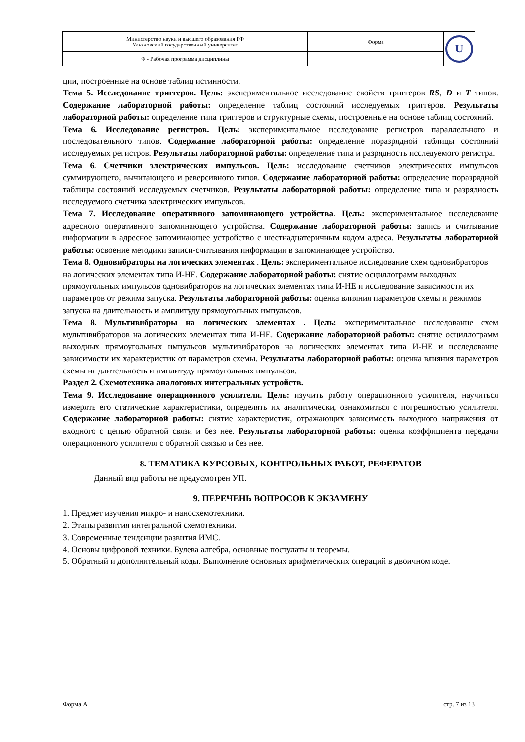| Министерство науки и высшего образования РФ Ульяновский государственный университет | Форма | U |
| Ф - Рабочая программа дисциплины | | |
ции, построенные на основе таблиц истинности.
Тема 5. Исследование триггеров. Цель: экспериментальное исследование свойств триггеров RS, D и T типов. Содержание лабораторной работы: определение таблиц состояний исследуемых триггеров. Результаты лабораторной работы: определение типа триггеров и структурные схемы, построенные на основе таблиц состояний.
Тема 6. Исследование регистров. Цель: экспериментальное исследование регистров параллельного и последовательного типов. Содержание лабораторной работы: определение поразрядной таблицы состояний исследуемых регистров. Результаты лабораторной работы: определение типа и разрядность исследуемого регистра.
Тема 6. Счетчики электрических импульсов. Цель: исследование счетчиков электрических импульсов суммирующего, вычитающего и реверсивного типов. Содержание лабораторной работы: определение поразрядной таблицы состояний исследуемых счетчиков. Результаты лабораторной работы: определение типа и разрядность исследуемого счетчика электрических импульсов.
Тема 7. Исследование оперативного запоминающего устройства. Цель: экспериментальное исследование адресного оперативного запоминающего устройства. Содержание лабораторной работы: запись и считывание информации в адресное запоминающее устройство с шестнадцатеричным кодом адреса. Результаты лабораторной работы: освоение методики записи-считывания информации в запоминающее устройство.
Тема 8. Одновибраторы на логических элементах . Цель: экспериментальное исследование схем одновибраторов на логических элементах типа И-НЕ. Содержание лабораторной работы: снятие осциллограмм выходных прямоугольных импульсов одновибраторов на логических элементах типа И-НЕ и исследование зависимости их параметров от режима запуска. Результаты лабораторной работы: оценка влияния параметров схемы и режимов запуска на длительность и амплитуду прямоугольных импульсов.
Тема 8. Мультивибраторы на логических элементах . Цель: экспериментальное исследование схем мультивибраторов на логических элементах типа И-НЕ. Содержание лабораторной работы: снятие осциллограмм выходных прямоугольных импульсов мультивибраторов на логических элементах типа И-НЕ и исследование зависимости их характеристик от параметров схемы. Результаты лабораторной работы: оценка влияния параметров схемы на длительность и амплитуду прямоугольных импульсов.
Раздел 2. Схемотехника аналоговых интегральных устройств.
Тема 9. Исследование операционного усилителя. Цель: изучить работу операционного усилителя, научиться измерять его статические характеристики, определять их аналитически, ознакомиться с погрешностью усилителя. Содержание лабораторной работы: снятие характеристик, отражающих зависимость выходного напряжения от входного с цепью обратной связи и без нее. Результаты лабораторной работы: оценка коэффициента передачи операционного усилителя с обратной связью и без нее.
8. ТЕМАТИКА КУРСОВЫХ, КОНТРОЛЬНЫХ РАБОТ, РЕФЕРАТОВ
Данный вид работы не предусмотрен УП.
9. ПЕРЕЧЕНЬ ВОПРОСОВ К ЭКЗАМЕНУ
1. Предмет изучения микро- и наносхемотехники.
2. Этапы развития интегральной схемотехники.
3. Современные тенденции развития ИМС.
4. Основы цифровой техники. Булева алгебра, основные постулаты и теоремы.
5. Обратный и дополнительный коды. Выполнение основных арифметических операций в двоичном коде.
Форма А стр. 7 из 13